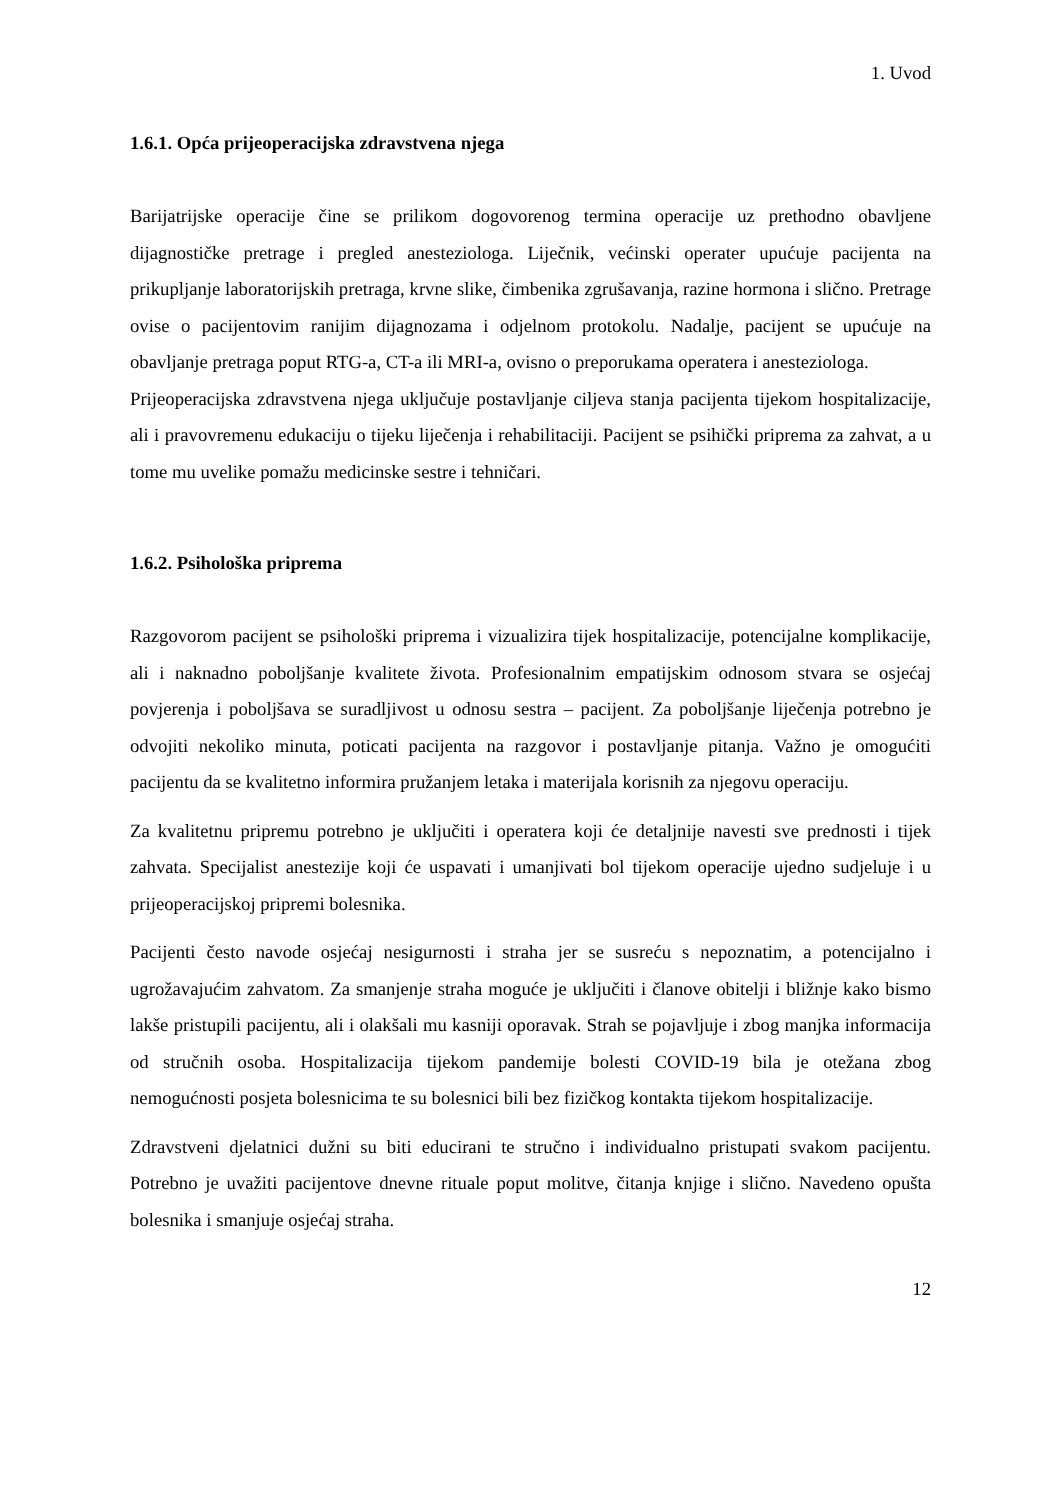1. Uvod
1.6.1. Opća prijeoperacijska zdravstvena njega
Barijatrijske operacije čine se prilikom dogovorenog termina operacije uz prethodno obavljene dijagnostičke pretrage i pregled anesteziologa. Liječnik, većinski operater upućuje pacijenta na prikupljanje laboratorijskih pretraga, krvne slike, čimbenika zgrušavanja, razine hormona i slično. Pretrage ovise o pacijentovim ranijim dijagnozama i odjelnom protokolu. Nadalje, pacijent se upućuje na obavljanje pretraga poput RTG-a, CT-a ili MRI-a, ovisno o preporukama operatera i anesteziologa.
Prijeoperacijska zdravstvena njega uključuje postavljanje ciljeva stanja pacijenta tijekom hospitalizacije, ali i pravovremenu edukaciju o tijeku liječenja i rehabilitaciji. Pacijent se psihički priprema za zahvat, a u tome mu uvelike pomažu medicinske sestre i tehničari.
1.6.2. Psihološka priprema
Razgovorom pacijent se psihološki priprema i vizualizira tijek hospitalizacije, potencijalne komplikacije, ali i naknadno poboljšanje kvalitete života. Profesionalnim empatijskim odnosom stvara se osjećaj povjerenja i poboljšava se suradljivost u odnosu sestra – pacijent. Za poboljšanje liječenja potrebno je odvojiti nekoliko minuta, poticati pacijenta na razgovor i postavljanje pitanja. Važno je omogućiti pacijentu da se kvalitetno informira pružanjem letaka i materijala korisnih za njegovu operaciju.
Za kvalitetnu pripremu potrebno je uključiti i operatera koji će detaljnije navesti sve prednosti i tijek zahvata. Specijalist anestezije koji će uspavati i umanjivati bol tijekom operacije ujedno sudjeluje i u prijeoperacijskoj pripremi bolesnika.
Pacijenti često navode osjećaj nesigurnosti i straha jer se susreću s nepoznatim, a potencijalno i ugrožavajućim zahvatom. Za smanjenje straha moguće je uključiti i članove obitelji i bližnje kako bismo lakše pristupili pacijentu, ali i olakšali mu kasniji oporavak. Strah se pojavljuje i zbog manjka informacija od stručnih osoba. Hospitalizacija tijekom pandemije bolesti COVID-19 bila je otežana zbog nemogućnosti posjeta bolesnicima te su bolesnici bili bez fizičkog kontakta tijekom hospitalizacije.
Zdravstveni djelatnici dužni su biti educirani te stručno i individualno pristupati svakom pacijentu. Potrebno je uvažiti pacijentove dnevne rituale poput molitve, čitanja knjige i slično. Navedeno opušta bolesnika i smanjuje osjećaj straha.
12